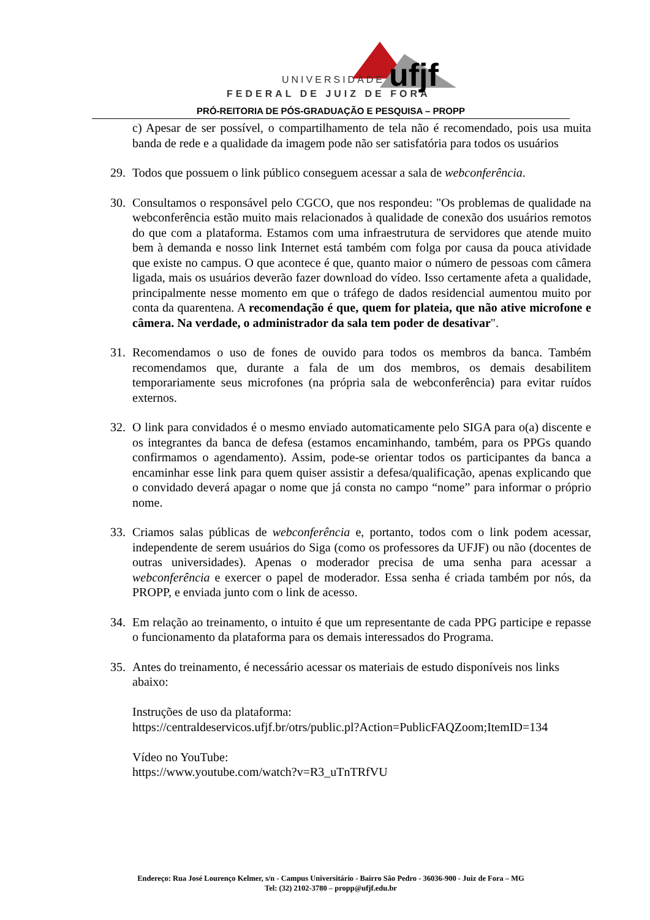UNIVERSIDADE
FEDERAL DE JUIZ DE FORA
ufjf
PRÓ-REITORIA DE PÓS-GRADUAÇÃO E PESQUISA – PROPP
c) Apesar de ser possível, o compartilhamento de tela não é recomendado, pois usa muita banda de rede e a qualidade da imagem pode não ser satisfatória para todos os usuários
29. Todos que possuem o link público conseguem acessar a sala de webconferência.
30. Consultamos o responsável pelo CGCO, que nos respondeu: "Os problemas de qualidade na webconferência estão muito mais relacionados à qualidade de conexão dos usuários remotos do que com a plataforma. Estamos com uma infraestrutura de servidores que atende muito bem à demanda e nosso link Internet está também com folga por causa da pouca atividade que existe no campus. O que acontece é que, quanto maior o número de pessoas com câmera ligada, mais os usuários deverão fazer download do vídeo. Isso certamente afeta a qualidade, principalmente nesse momento em que o tráfego de dados residencial aumentou muito por conta da quarentena. A recomendação é que, quem for plateia, que não ative microfone e câmera. Na verdade, o administrador da sala tem poder de desativar".
31. Recomendamos o uso de fones de ouvido para todos os membros da banca. Também recomendamos que, durante a fala de um dos membros, os demais desabilitem temporariamente seus microfones (na própria sala de webconferência) para evitar ruídos externos.
32. O link para convidados é o mesmo enviado automaticamente pelo SIGA para o(a) discente e os integrantes da banca de defesa (estamos encaminhando, também, para os PPGs quando confirmamos o agendamento). Assim, pode-se orientar todos os participantes da banca a encaminhar esse link para quem quiser assistir a defesa/qualificação, apenas explicando que o convidado deverá apagar o nome que já consta no campo “nome” para informar o próprio nome.
33. Criamos salas públicas de webconferência e, portanto, todos com o link podem acessar, independente de serem usuários do Siga (como os professores da UFJF) ou não (docentes de outras universidades). Apenas o moderador precisa de uma senha para acessar a webconferência e exercer o papel de moderador. Essa senha é criada também por nós, da PROPP, e enviada junto com o link de acesso.
34. Em relação ao treinamento, o intuito é que um representante de cada PPG participe e repasse o funcionamento da plataforma para os demais interessados do Programa.
35. Antes do treinamento, é necessário acessar os materiais de estudo disponíveis nos links abaixo:
Instruções de uso da plataforma:
https://centraldeservicos.ufjf.br/otrs/public.pl?Action=PublicFAQZoom;ItemID=134
Vídeo no YouTube:
https://www.youtube.com/watch?v=R3_uTnTRfVU
Endereço: Rua José Lourenço Kelmer, s/n - Campus Universitário - Bairro São Pedro - 36036-900 - Juiz de Fora – MG
Tel: (32) 2102-3780 – propp@ufjf.edu.br